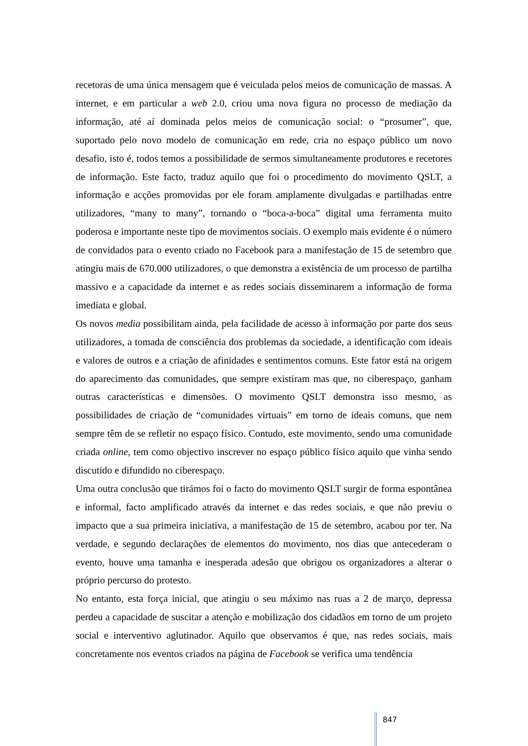recetoras de uma única mensagem que é veiculada pelos meios de comunicação de massas. A internet, e em particular a web 2.0, criou uma nova figura no processo de mediação da informação, até aí dominada pelos meios de comunicação social: o “prosumer”, que, suportado pelo novo modelo de comunicação em rede, cria no espaço público um novo desafio, isto é, todos temos a possibilidade de sermos simultaneamente produtores e recetores de informação. Este facto, traduz aquilo que foi o procedimento do movimento QSLT, a informação e acções promovidas por ele foram amplamente divulgadas e partilhadas entre utilizadores, “many to many”, tornando o “boca-a-boca” digital uma ferramenta muito poderosa e importante neste tipo de movimentos sociais. O exemplo mais evidente é o número de convidados para o evento criado no Facebook para a manifestação de 15 de setembro que atingiu mais de 670.000 utilizadores, o que demonstra a existência de um processo de partilha massivo e a capacidade da internet e as redes sociais disseminarem a informação de forma imediata e global.
Os novos media possibilitam ainda, pela facilidade de acesso à informação por parte dos seus utilizadores, a tomada de consciência dos problemas da sociedade, a identificação com ideais e valores de outros e a criação de afinidades e sentimentos comuns. Este fator está na origem do aparecimento das comunidades, que sempre existiram mas que, no ciberespaço, ganham outras características e dimensões. O movimento QSLT demonstra isso mesmo, as possibilidades de criação de “comunidades virtuais” em torno de ideais comuns, que nem sempre têm de se refletir no espaço físico. Contudo, este movimento, sendo uma comunidade criada online, tem como objectivo inscrever no espaço público físico aquilo que vinha sendo discutido e difundido no ciberespaço.
Uma outra conclusão que tirámos foi o facto do movimento QSLT surgir de forma espontânea e informal, facto amplificado através da internet e das redes sociais, e que não previu o impacto que a sua primeira iniciativa, a manifestação de 15 de setembro, acabou por ter. Na verdade, e segundo declarações de elementos do movimento, nos dias que antecederam o evento, houve uma tamanha e inesperada adesão que obrigou os organizadores a alterar o próprio percurso do protesto.
No entanto, esta força inicial, que atingiu o seu máximo nas ruas a 2 de março, depressa perdeu a capacidade de suscitar a atenção e mobilização dos cidadãos em torno de um projeto social e interventivo aglutinador. Aquilo que observamos é que, nas redes sociais, mais concretamente nos eventos criados na página de Facebook se verifica uma tendência
847